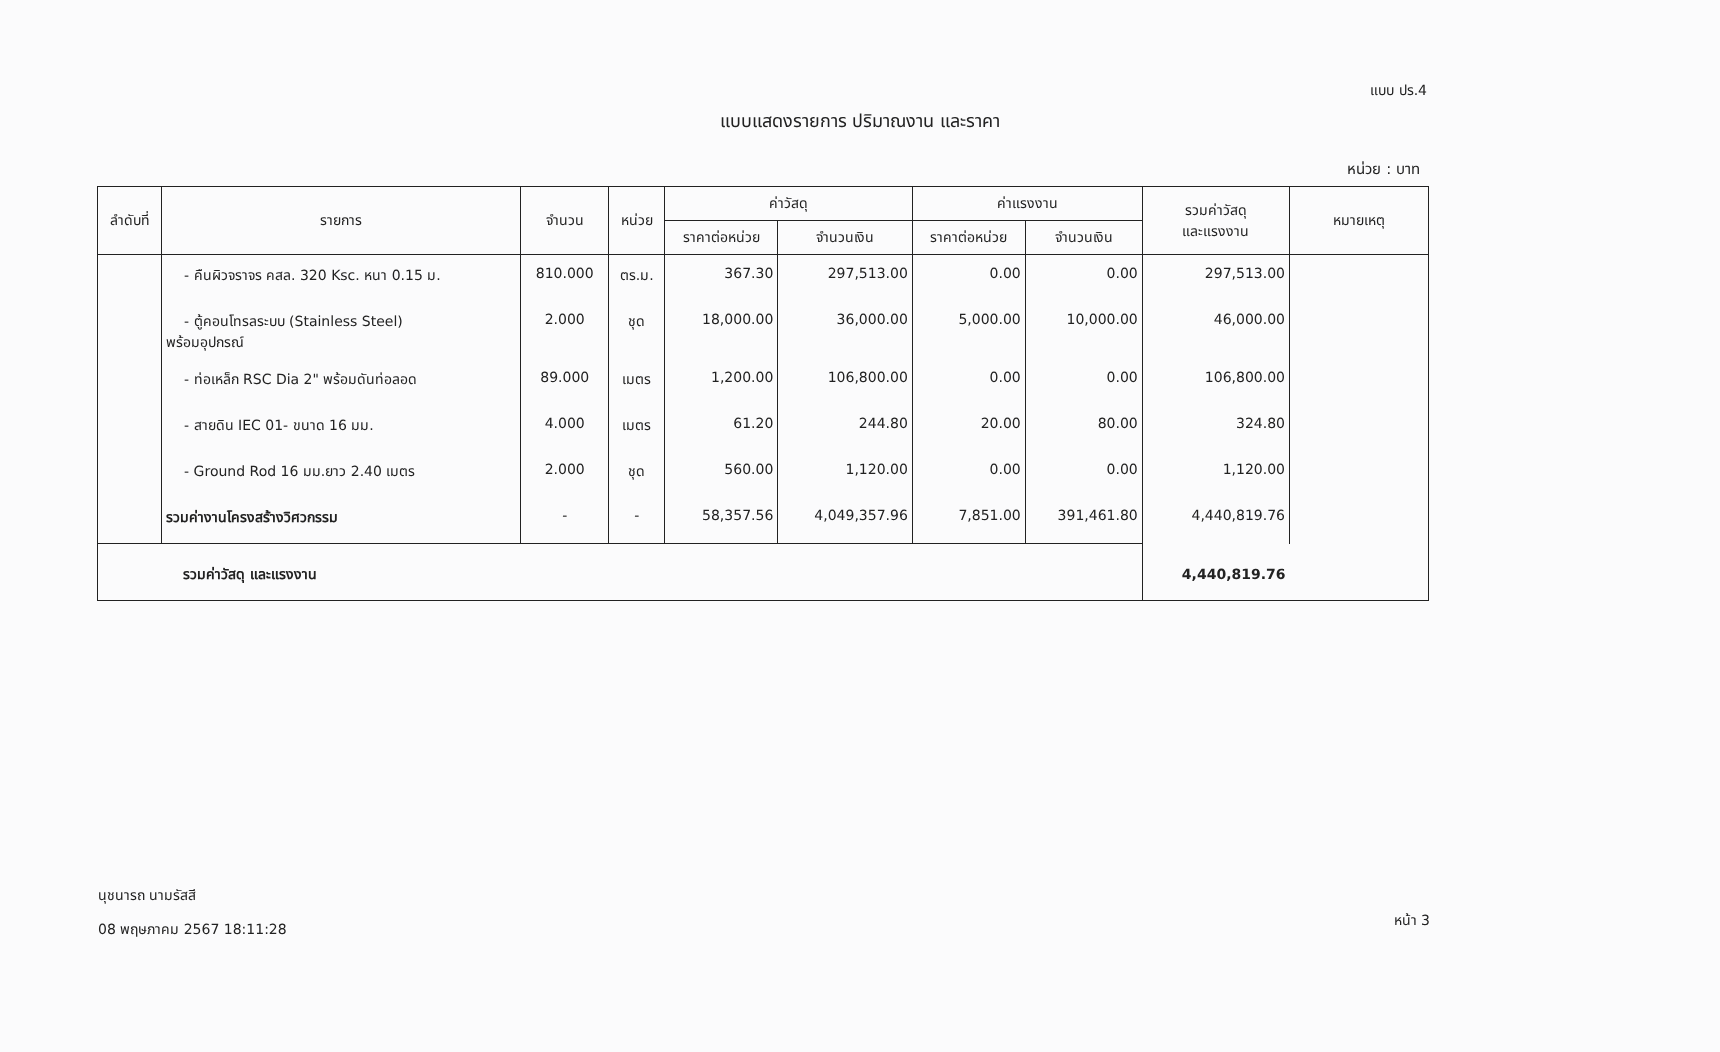แบบ ปร.4
แบบแสดงรายการ ปริมาณงาน และราคา
หน่วย : บาท
| ลำดับที่ | รายการ | จำนวน | หน่วย | ค่าวัสดุ | | ค่าแรงงาน | | รวมค่าวัสดุ และแรงงาน | หมายเหตุ |
| --- | --- | --- | --- | --- | --- | --- | --- | --- | --- |
| | | | | ราคาต่อหน่วย | จำนวนเงิน | ราคาต่อหน่วย | จำนวนเงิน | | |
| | - คืนผิวจราจร คสล. 320 Ksc. หนา 0.15 ม. | 810.000 | ตร.ม. | 367.30 | 297,513.00 | 0.00 | 0.00 | 297,513.00 | |
| | - ตู้คอนโทรลระบบ (Stainless Steel) พร้อมอุปกรณ์ | 2.000 | ชุด | 18,000.00 | 36,000.00 | 5,000.00 | 10,000.00 | 46,000.00 | |
| | - ท่อเหล็ก RSC Dia 2" พร้อมดันท่อลอด | 89.000 | เมตร | 1,200.00 | 106,800.00 | 0.00 | 0.00 | 106,800.00 | |
| | - สายดิน IEC 01- ขนาด 16 มม. | 4.000 | เมตร | 61.20 | 244.80 | 20.00 | 80.00 | 324.80 | |
| | - Ground Rod 16 มม.ยาว 2.40 เมตร | 2.000 | ชุด | 560.00 | 1,120.00 | 0.00 | 0.00 | 1,120.00 | |
| | รวมค่างานโครงสร้างวิศวกรรม | - | - | 58,357.56 | 4,049,357.96 | 7,851.00 | 391,461.80 | 4,440,819.76 | |
| รวมค่าวัสดุ และแรงงาน | | | | | | | | 4,440,819.76 | |
นุชนารถ นามรัสสี
08 พฤษภาคม 2567 18:11:28
หน้า 3